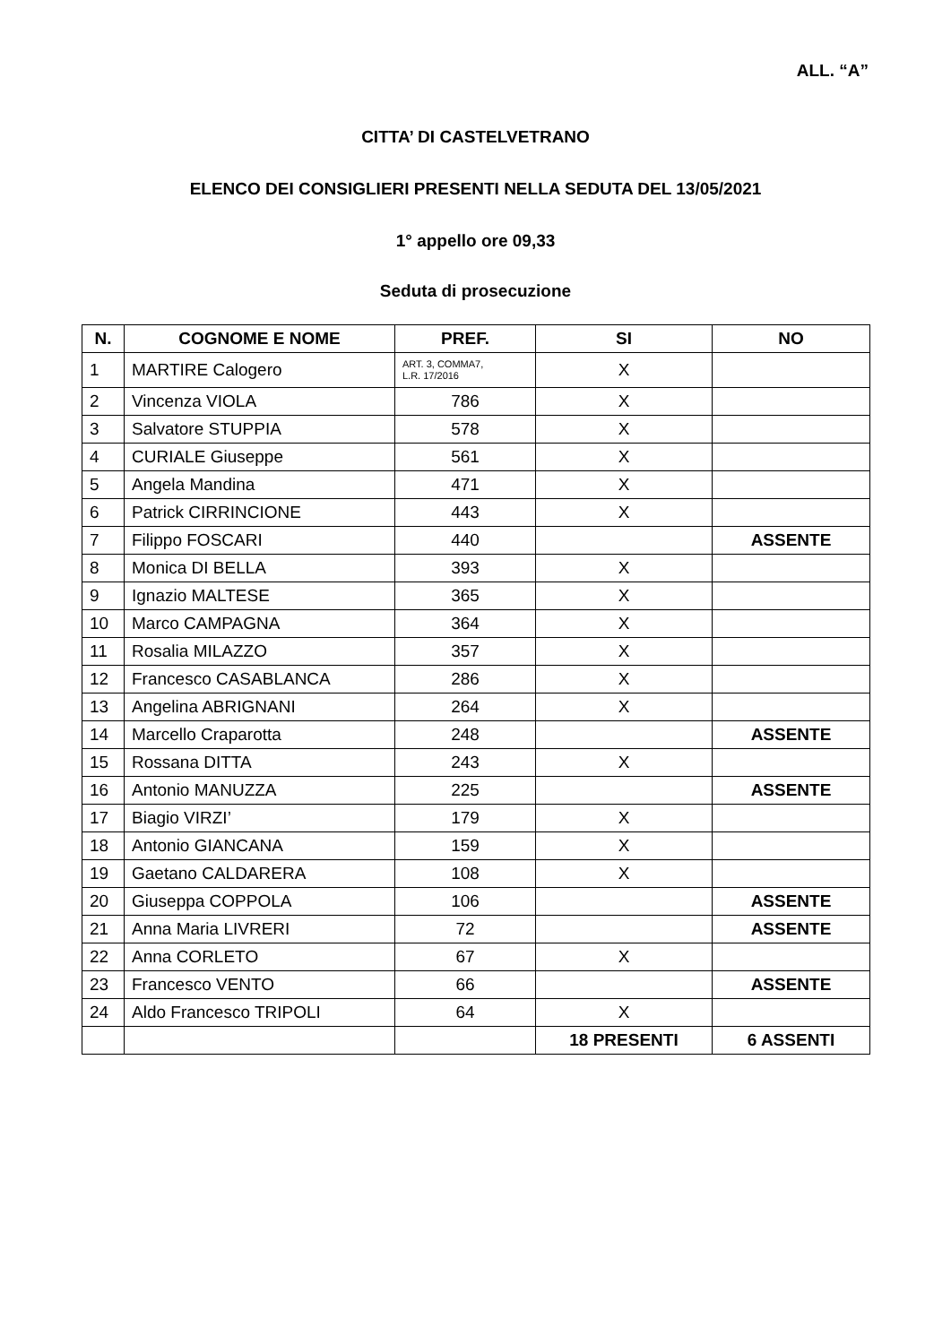ALL. “A”
CITTA’ DI CASTELVETRANO
ELENCO DEI CONSIGLIERI PRESENTI NELLA SEDUTA DEL 13/05/2021
1° appello ore 09,33
Seduta di prosecuzione
| N. | COGNOME E NOME | PREF. | SI | NO |
| --- | --- | --- | --- | --- |
| 1 | MARTIRE Calogero | ART. 3, COMMA7, L.R. 17/2016 | X | |
| 2 | Vincenza VIOLA | 786 | X | |
| 3 | Salvatore STUPPIA | 578 | X | |
| 4 | CURIALE Giuseppe | 561 | X | |
| 5 | Angela Mandina | 471 | X | |
| 6 | Patrick CIRRINCIONE | 443 | X | |
| 7 | Filippo FOSCARI | 440 | | ASSENTE |
| 8 | Monica DI BELLA | 393 | X | |
| 9 | Ignazio MALTESE | 365 | X | |
| 10 | Marco CAMPAGNA | 364 | X | |
| 11 | Rosalia MILAZZO | 357 | X | |
| 12 | Francesco CASABLANCA | 286 | X | |
| 13 | Angelina ABRIGNANI | 264 | X | |
| 14 | Marcello Craparotta | 248 | | ASSENTE |
| 15 | Rossana DITTA | 243 | X | |
| 16 | Antonio MANUZZA | 225 | | ASSENTE |
| 17 | Biagio VIRZI’ | 179 | X | |
| 18 | Antonio GIANCANA | 159 | X | |
| 19 | Gaetano CALDARERA | 108 | X | |
| 20 | Giuseppa COPPOLA | 106 | | ASSENTE |
| 21 | Anna Maria LIVRERI | 72 | | ASSENTE |
| 22 | Anna CORLETO | 67 | X | |
| 23 | Francesco VENTO | 66 | | ASSENTE |
| 24 | Aldo Francesco TRIPOLI | 64 | X | |
| | | | 18 PRESENTI | 6 ASSENTI |